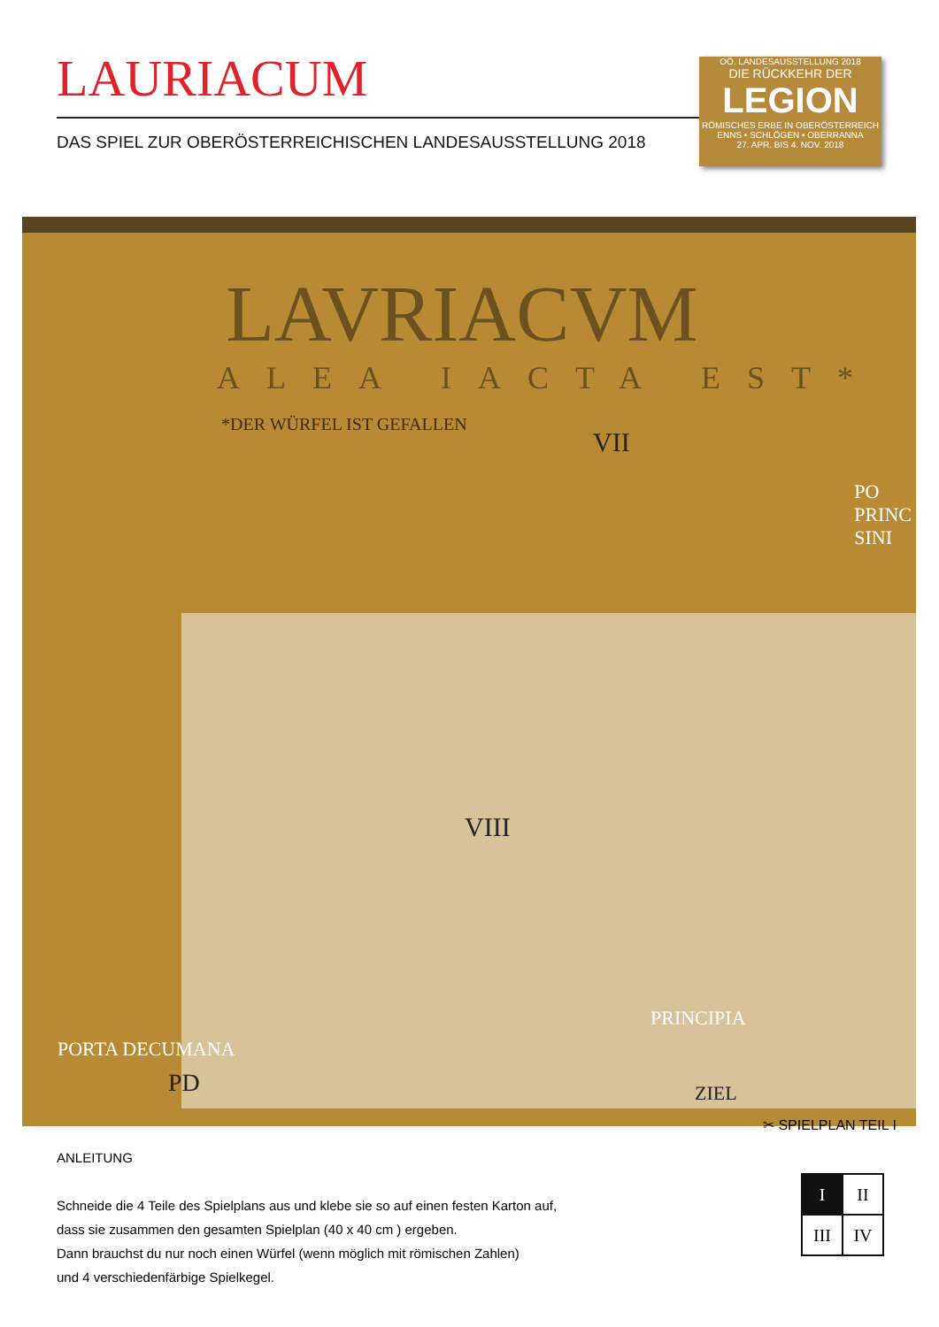LAURIACUM
DAS SPIEL ZUR OBERÖSTERREICHISCHEN LANDESAUSSTELLUNG 2018
OÖ. LANDESAUSSTELLUNG 2018
DIE RÜCKKEHR DER
LEGION
RÖMISCHES ERBE IN OBERÖSTERREICH
ENNS • SCHLÖGEN • OBERRANNA
27. APR. BIS 4. NOV. 2018
LAVRIACVM
ALEA IACTA EST*
*DER WÜRFEL IST GEFALLEN
PO
PRINC
SINI
VII
VIII
PRINCIPIA
PORTA DECUMANA
PD ZIEL
✂ SPIELPLAN TEIL I
ANLEITUNG
Schneide die 4 Teile des Spielplans aus und klebe sie so auf einen festen Karton auf,
dass sie zusammen den gesamten Spielplan (40 x 40 cm ) ergeben.
Dann brauchst du nur noch einen Würfel (wenn möglich mit römischen Zahlen)
und 4 verschiedenfärbige Spielkegel.
| I | II |
| III | IV |